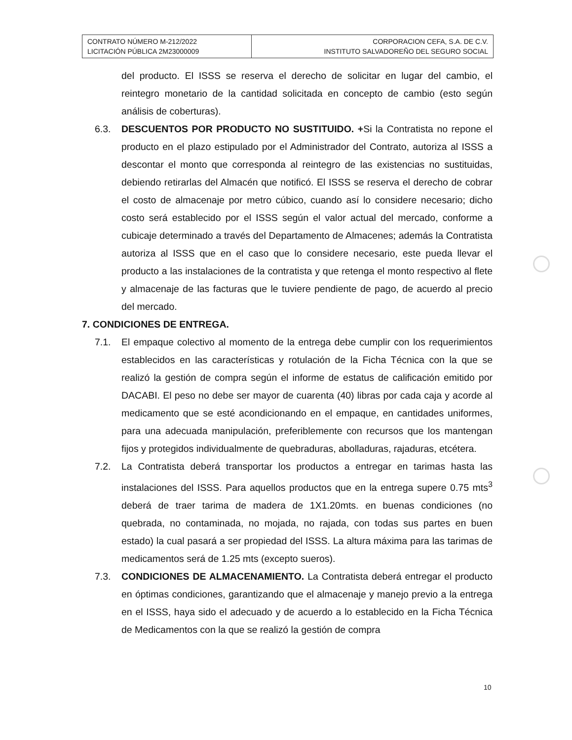| CONTRATO NÚMERO M-212/2022 LICITACIÓN PÚBLICA 2M23000009 | CORPORACION CEFA, S.A. DE C.V. INSTITUTO SALVADOREÑO DEL SEGURO SOCIAL |
del producto. El ISSS se reserva el derecho de solicitar en lugar del cambio, el reintegro monetario de la cantidad solicitada en concepto de cambio (esto según análisis de coberturas).
6.3. DESCUENTOS POR PRODUCTO NO SUSTITUIDO. +Si la Contratista no repone el producto en el plazo estipulado por el Administrador del Contrato, autoriza al ISSS a descontar el monto que corresponda al reintegro de las existencias no sustituidas, debiendo retirarlas del Almacén que notificó. El ISSS se reserva el derecho de cobrar el costo de almacenaje por metro cúbico, cuando así lo considere necesario; dicho costo será establecido por el ISSS según el valor actual del mercado, conforme a cubicaje determinado a través del Departamento de Almacenes; además la Contratista autoriza al ISSS que en el caso que lo considere necesario, este pueda llevar el producto a las instalaciones de la contratista y que retenga el monto respectivo al flete y almacenaje de las facturas que le tuviere pendiente de pago, de acuerdo al precio del mercado.
7. CONDICIONES DE ENTREGA.
7.1. El empaque colectivo al momento de la entrega debe cumplir con los requerimientos establecidos en las características y rotulación de la Ficha Técnica con la que se realizó la gestión de compra según el informe de estatus de calificación emitido por DACABI. El peso no debe ser mayor de cuarenta (40) libras por cada caja y acorde al medicamento que se esté acondicionando en el empaque, en cantidades uniformes, para una adecuada manipulación, preferiblemente con recursos que los mantengan fijos y protegidos individualmente de quebraduras, abolladuras, rajaduras, etcétera.
7.2. La Contratista deberá transportar los productos a entregar en tarimas hasta las instalaciones del ISSS. Para aquellos productos que en la entrega supere 0.75 mts<sup>3</sup> deberá de traer tarima de madera de 1X1.20mts. en buenas condiciones (no quebrada, no contaminada, no mojada, no rajada, con todas sus partes en buen estado) la cual pasará a ser propiedad del ISSS. La altura máxima para las tarimas de medicamentos será de 1.25 mts (excepto sueros).
7.3. CONDICIONES DE ALMACENAMIENTO. La Contratista deberá entregar el producto en óptimas condiciones, garantizando que el almacenaje y manejo previo a la entrega en el ISSS, haya sido el adecuado y de acuerdo a lo establecido en la Ficha Técnica de Medicamentos con la que se realizó la gestión de compra
10